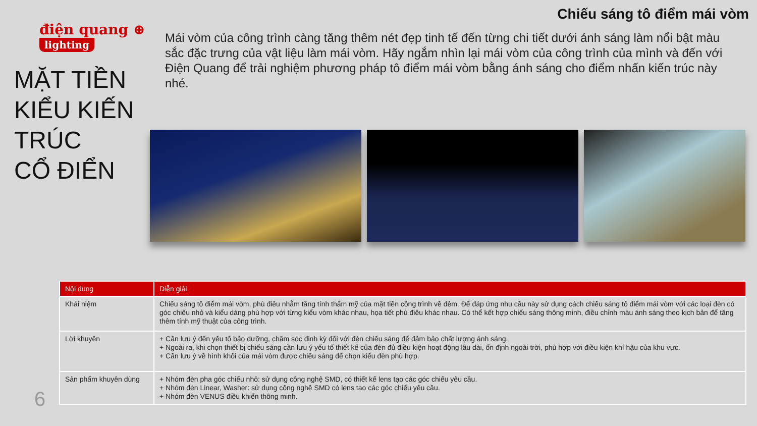Chiếu sáng tô điểm mái vòm
điện quang ⊕
lighting
MẶT TIỀN
KIỂU KIẾN
TRÚC
CỔ ĐIỂN
Mái vòm của công trình càng tăng thêm nét đẹp tinh tế đến từng chi tiết dưới ánh sáng làm nổi bật màu sắc đặc trưng của vật liệu làm mái vòm. Hãy ngắm nhìn lại mái vòm của công trình của mình và đến với Điện Quang để trải nghiệm phương pháp tô điểm mái vòm bằng ánh sáng cho điểm nhấn kiến trúc này nhé.
| Nội dung | Diễn giải |
| --- | --- |
| Khái niệm | Chiếu sáng tô điểm mái vòm, phù điêu nhằm tăng tính thẩm mỹ của mặt tiền công trình về đêm. Để đáp ứng nhu cầu này sử dụng cách chiếu sáng tô điểm mái vòm với các loại đèn có góc chiếu nhỏ và kiểu dáng phù hợp với từng kiểu vòm khác nhau, họa tiết phù điêu khác nhau. Có thể kết hợp chiếu sáng thông minh, điều chỉnh màu ánh sáng theo kịch bản để tăng thêm tính mỹ thuật của công trình. |
| Lời khuyên | + Cần lưu ý đến yếu tố bảo dưỡng, chăm sóc định kỳ đối với đèn chiếu sáng để đảm bảo chất lượng ánh sáng. + Ngoài ra, khi chọn thiết bị chiếu sáng cần lưu ý yếu tố thiết kế của đèn đủ điều kiện hoạt động lâu dài, ổn định ngoài trời, phù hợp với điều kiện khí hậu của khu vực. + Cần lưu ý về hình khối của mái vòm được chiếu sáng để chọn kiểu đèn phù hợp. |
| Sản phẩm khuyên dùng | + Nhóm đèn pha góc chiếu nhỏ: sử dụng công nghệ SMD, có thiết kế lens tạo các góc chiếu yêu cầu. + Nhóm đèn Linear, Washer: sử dụng công nghệ SMD có lens tạo các góc chiếu yêu cầu. + Nhóm đèn VENUS điều khiển thông minh. |
6